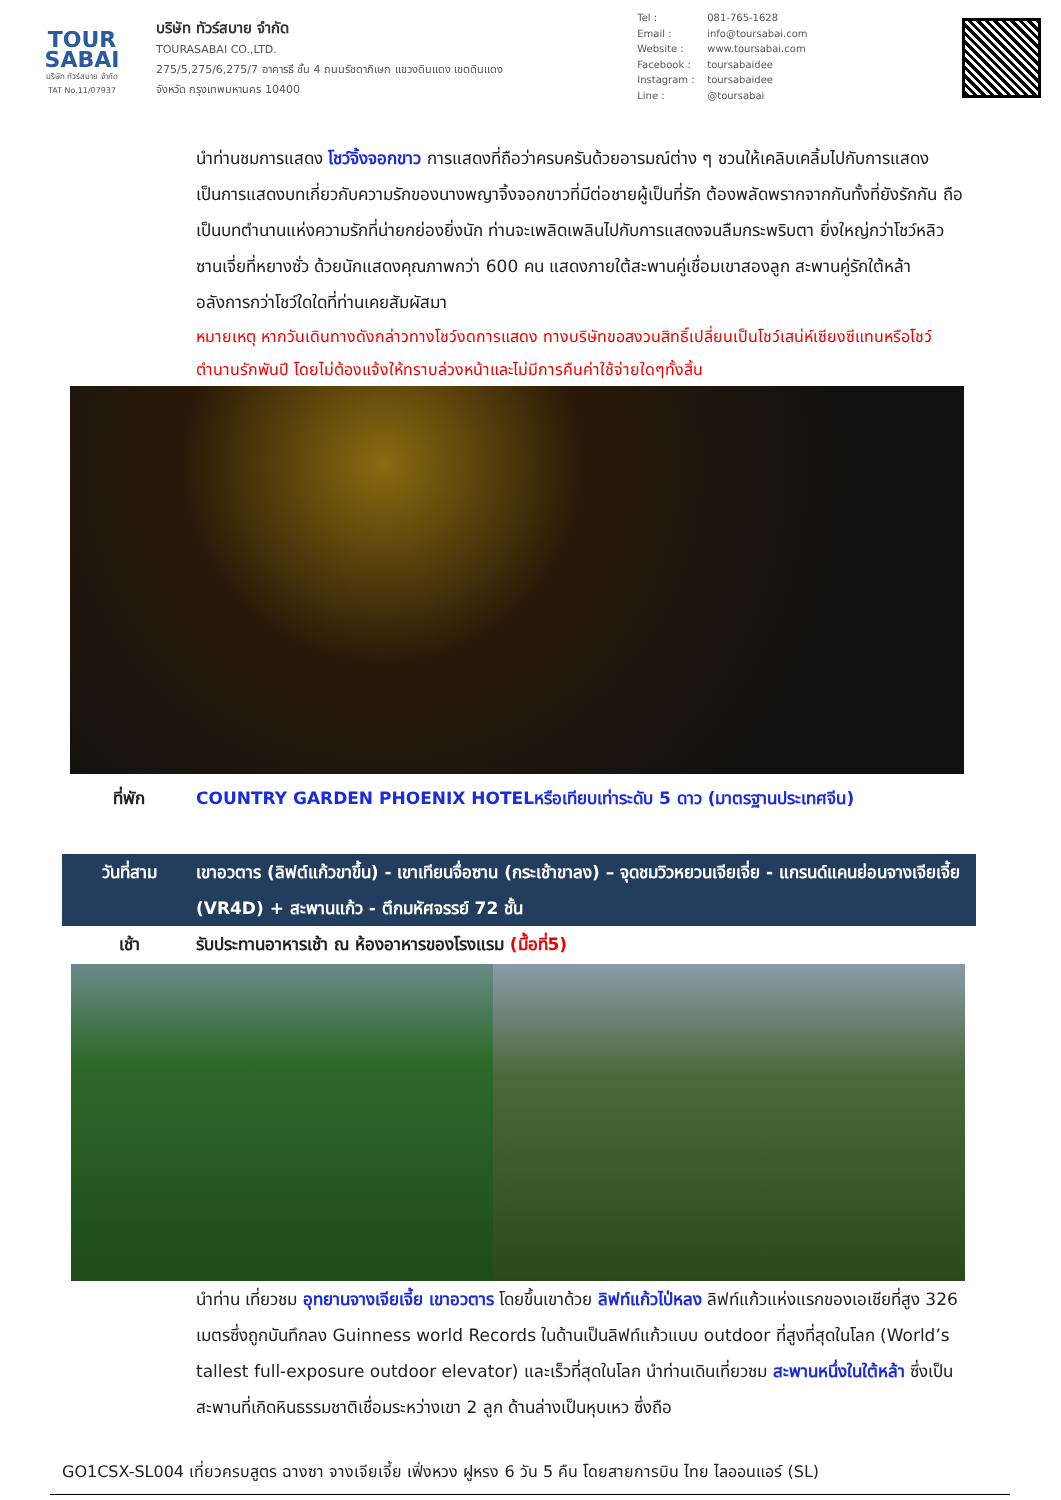TOUR
SABAI
บริษัท ทัวร์สบาย จำกัด
TAT No.11/07937
บริษัท ทัวร์สบาย จำกัด
TOURASABAI CO.,LTD.
275/5,275/6,275/7 อาคารธี ชั้น 4 ถนนรัชดาภิเษก แขวงดินแดง เขตดินแดง
จังหวัด กรุงเทพมหานคร 10400
Tel : 081-765-1628
Email : info@toursabai.com
Website : www.toursabai.com
Facebook : toursabaidee
Instagram : toursabaidee
Line : @toursabai
นำท่านชมการแสดง โชว์จิ้งจอกขาว การแสดงที่ถือว่าครบครันด้วยอารมณ์ต่าง ๆ ชวนให้เคลิบเคลิ้มไปกับการแสดง เป็นการแสดงบทเกี่ยวกับความรักของนางพญาจิ้งจอกขาวที่มีต่อชายผู้เป็นที่รัก ต้องพลัดพรากจากกันทั้งที่ยังรักกัน ถือเป็นบทตำนานแห่งความรักที่น่ายกย่องยิ่งนัก ท่านจะเพลิดเพลินไปกับการแสดงจนลืมกระพริบตา ยิ่งใหญ่กว่าโชว์หลิวซานเจี่ยที่หยางซั่ว ด้วยนักแสดงคุณภาพกว่า 600 คน แสดงภายใต้สะพานคู่เชื่อมเขาสองลูก สะพานคู่รักใต้หล้า อลังการกว่าโชว์ใดใดที่ท่านเคยสัมผัสมา
หมายเหตุ หากวันเดินทางดังกล่าวทางโชว์งดการแสดง ทางบริษัทขอสงวนสิทธิ์เปลี่ยนเป็นโชว์เสน่ห์เซียงซีแทนหรือโชว์ตำนานรักพันปี โดยไม่ต้องแจ้งให้ทราบล่วงหน้าและไม่มีการคืนค่าใช้จ่ายใดๆทั้งสิ้น
| ที่พัก | COUNTRY GARDEN PHOENIX HOTELหรือเทียบเท่าระดับ 5 ดาว (มาตรฐานประเทศจีน) |
| วันที่สาม | เขาอวตาร (ลิฟต์แก้วขาขึ้น) - เขาเทียนจื่อซาน (กระเช้าขาลง) – จุดชมวิวหยวนเจียเจี่ย - แกรนด์แคนย่อนจางเจียเจี้ย (VR4D) + สะพานแก้ว - ตึกมหัศจรรย์ 72 ชั้น |
| เช้า | รับประทานอาหารเช้า ณ ห้องอาหารของโรงแรม (มื้อที่5) |
นำท่าน เที่ยวชม อุทยานจางเจียเจี้ย เขาอวตาร โดยขึ้นเขาด้วย ลิฟท์แก้วไป่หลง ลิฟท์แก้วแห่งแรกของเอเชียที่สูง 326 เมตรซึ่งถูกบันทึกลง Guinness world Records ในด้านเป็นลิฟท์แก้วแบบ outdoor ที่สูงที่สุดในโลก (World’s tallest full-exposure outdoor elevator) และเร็วที่สุดในโลก นำท่านเดินเที่ยวชม สะพานหนึ่งในใต้หล้า ซึ่งเป็นสะพานที่เกิดหินธรรมชาติเชื่อมระหว่างเขา 2 ลูก ด้านล่างเป็นหุบเหว ซึ่งถือ
GO1CSX-SL004 เที่ยวครบสูตร ฉางซา จางเจียเจี้ย เฟิ่งหวง ฝูหรง 6 วัน 5 คืน โดยสายการบิน ไทย ไลออนแอร์ (SL)